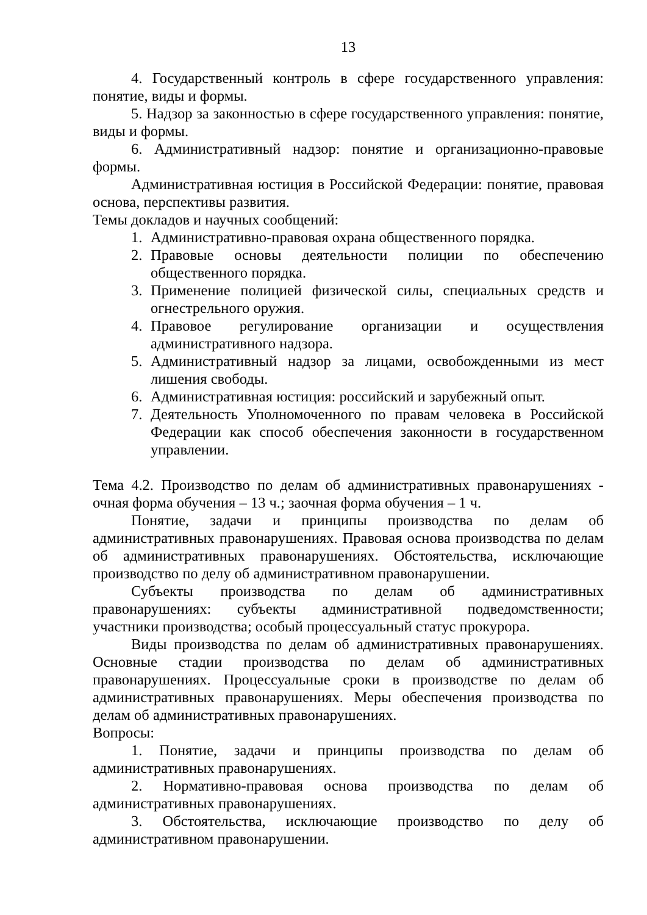13
4. Государственный контроль в сфере государственного управления: понятие, виды и формы.
5. Надзор за законностью в сфере государственного управления: понятие, виды и формы.
6. Административный надзор: понятие и организационно-правовые формы.
Административная юстиция в Российской Федерации: понятие, правовая основа, перспективы развития.
Темы докладов и научных сообщений:
1. Административно-правовая охрана общественного порядка.
2. Правовые основы деятельности полиции по обеспечению общественного порядка.
3. Применение полицией физической силы, специальных средств и огнестрельного оружия.
4. Правовое регулирование организации и осуществления административного надзора.
5. Административный надзор за лицами, освобожденными из мест лишения свободы.
6. Административная юстиция: российский и зарубежный опыт.
7. Деятельность Уполномоченного по правам человека в Российской Федерации как способ обеспечения законности в государственном управлении.
Тема 4.2. Производство по делам об административных правонарушениях - очная форма обучения – 13 ч.; заочная форма обучения – 1 ч.
Понятие, задачи и принципы производства по делам об административных правонарушениях. Правовая основа производства по делам об административных правонарушениях. Обстоятельства, исключающие производство по делу об административном правонарушении.
Субъекты производства по делам об административных правонарушениях: субъекты административной подведомственности; участники производства; особый процессуальный статус прокурора.
Виды производства по делам об административных правонарушениях. Основные стадии производства по делам об административных правонарушениях. Процессуальные сроки в производстве по делам об административных правонарушениях. Меры обеспечения производства по делам об административных правонарушениях.
Вопросы:
1. Понятие, задачи и принципы производства по делам об административных правонарушениях.
2. Нормативно-правовая основа производства по делам об административных правонарушениях.
3. Обстоятельства, исключающие производство по делу об административном правонарушении.